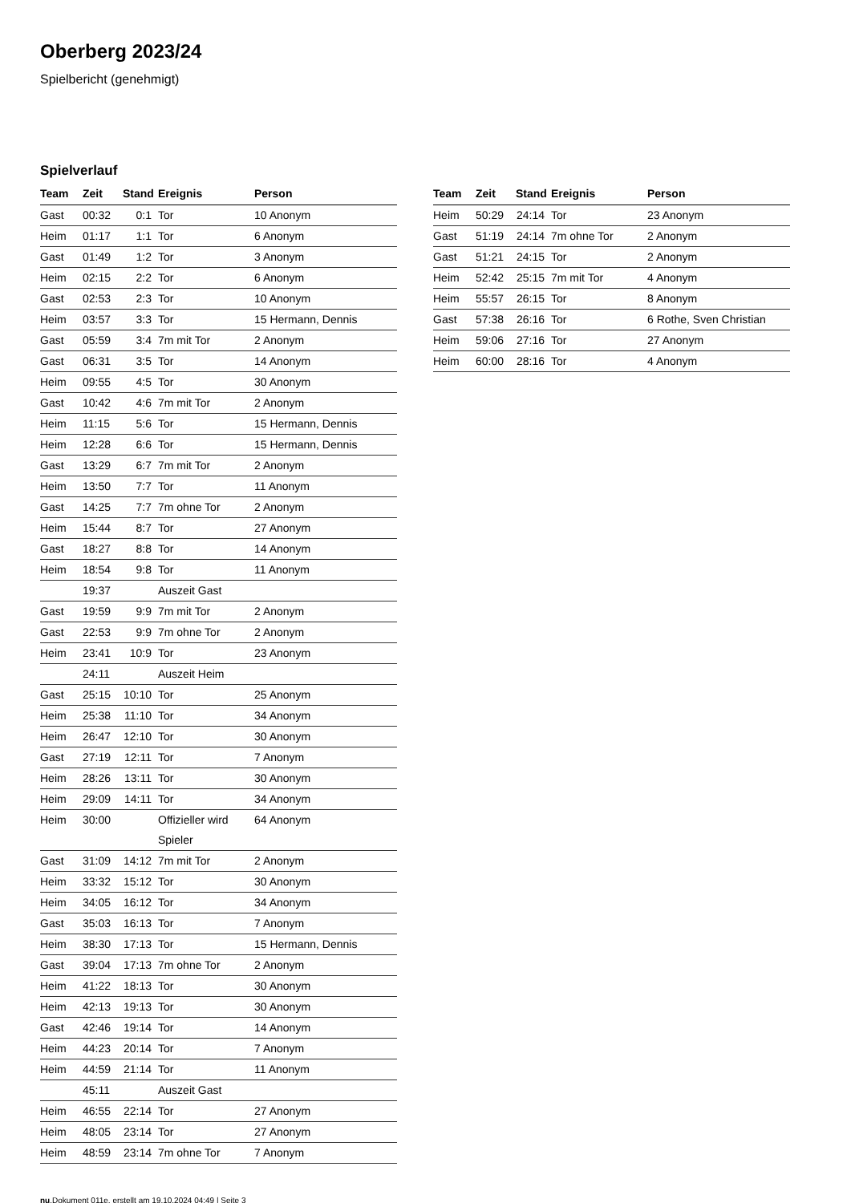Oberberg 2023/24
Spielbericht (genehmigt)
Spielverlauf
| Team | Zeit | Stand | Ereignis | Person |
| --- | --- | --- | --- | --- |
| Gast | 00:32 | 0:1 | Tor | 10 Anonym |
| Heim | 01:17 | 1:1 | Tor | 6 Anonym |
| Gast | 01:49 | 1:2 | Tor | 3 Anonym |
| Heim | 02:15 | 2:2 | Tor | 6 Anonym |
| Gast | 02:53 | 2:3 | Tor | 10 Anonym |
| Heim | 03:57 | 3:3 | Tor | 15 Hermann, Dennis |
| Gast | 05:59 | 3:4 | 7m mit Tor | 2 Anonym |
| Gast | 06:31 | 3:5 | Tor | 14 Anonym |
| Heim | 09:55 | 4:5 | Tor | 30 Anonym |
| Gast | 10:42 | 4:6 | 7m mit Tor | 2 Anonym |
| Heim | 11:15 | 5:6 | Tor | 15 Hermann, Dennis |
| Heim | 12:28 | 6:6 | Tor | 15 Hermann, Dennis |
| Gast | 13:29 | 6:7 | 7m mit Tor | 2 Anonym |
| Heim | 13:50 | 7:7 | Tor | 11 Anonym |
| Gast | 14:25 | 7:7 | 7m ohne Tor | 2 Anonym |
| Heim | 15:44 | 8:7 | Tor | 27 Anonym |
| Gast | 18:27 | 8:8 | Tor | 14 Anonym |
| Heim | 18:54 | 9:8 | Tor | 11 Anonym |
| | 19:37 | | Auszeit Gast | |
| Gast | 19:59 | 9:9 | 7m mit Tor | 2 Anonym |
| Gast | 22:53 | 9:9 | 7m ohne Tor | 2 Anonym |
| Heim | 23:41 | 10:9 | Tor | 23 Anonym |
| | 24:11 | | Auszeit Heim | |
| Gast | 25:15 | 10:10 | Tor | 25 Anonym |
| Heim | 25:38 | 11:10 | Tor | 34 Anonym |
| Heim | 26:47 | 12:10 | Tor | 30 Anonym |
| Gast | 27:19 | 12:11 | Tor | 7 Anonym |
| Heim | 28:26 | 13:11 | Tor | 30 Anonym |
| Heim | 29:09 | 14:11 | Tor | 34 Anonym |
| Heim | 30:00 | | Offizieller wird Spieler | 64 Anonym |
| Gast | 31:09 | 14:12 | 7m mit Tor | 2 Anonym |
| Heim | 33:32 | 15:12 | Tor | 30 Anonym |
| Heim | 34:05 | 16:12 | Tor | 34 Anonym |
| Gast | 35:03 | 16:13 | Tor | 7 Anonym |
| Heim | 38:30 | 17:13 | Tor | 15 Hermann, Dennis |
| Gast | 39:04 | 17:13 | 7m ohne Tor | 2 Anonym |
| Heim | 41:22 | 18:13 | Tor | 30 Anonym |
| Heim | 42:13 | 19:13 | Tor | 30 Anonym |
| Gast | 42:46 | 19:14 | Tor | 14 Anonym |
| Heim | 44:23 | 20:14 | Tor | 7 Anonym |
| Heim | 44:59 | 21:14 | Tor | 11 Anonym |
| | 45:11 | | Auszeit Gast | |
| Heim | 46:55 | 22:14 | Tor | 27 Anonym |
| Heim | 48:05 | 23:14 | Tor | 27 Anonym |
| Heim | 48:59 | 23:14 | 7m ohne Tor | 7 Anonym |
| Team | Zeit | Stand | Ereignis | Person |
| --- | --- | --- | --- | --- |
| Heim | 50:29 | 24:14 | Tor | 23 Anonym |
| Gast | 51:19 | 24:14 | 7m ohne Tor | 2 Anonym |
| Gast | 51:21 | 24:15 | Tor | 2 Anonym |
| Heim | 52:42 | 25:15 | 7m mit Tor | 4 Anonym |
| Heim | 55:57 | 26:15 | Tor | 8 Anonym |
| Gast | 57:38 | 26:16 | Tor | 6 Rothe, Sven Christian |
| Heim | 59:06 | 27:16 | Tor | 27 Anonym |
| Heim | 60:00 | 28:16 | Tor | 4 Anonym |
nu.Dokument 011e, erstellt am 19.10.2024 04:49 | Seite 3